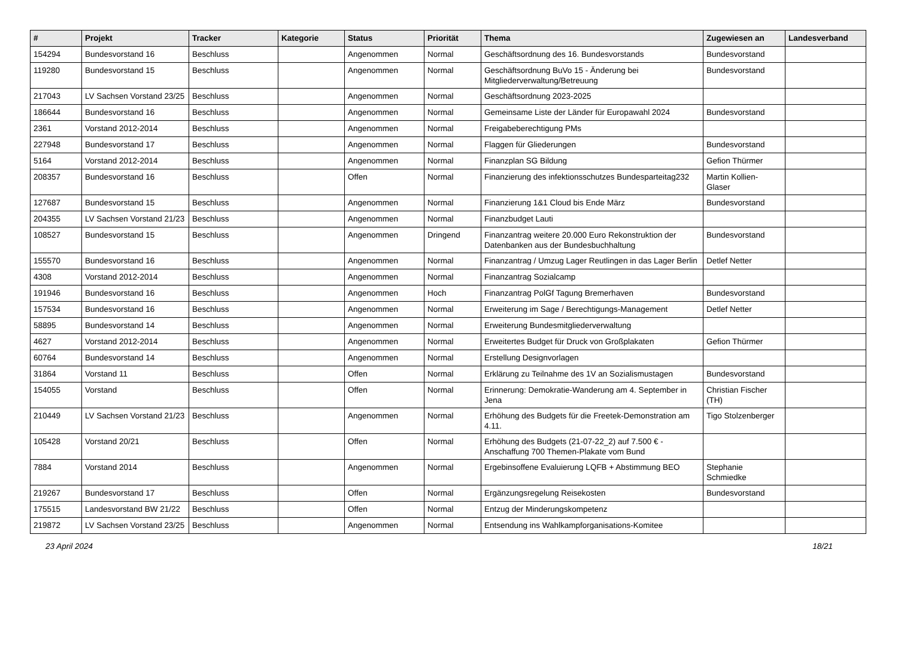| # | Projekt | Tracker | Kategorie | Status | Priorität | Thema | Zugewiesen an | Landesverband |
| --- | --- | --- | --- | --- | --- | --- | --- | --- |
| 154294 | Bundesvorstand 16 | Beschluss | | Angenommen | Normal | Geschäftsordnung des 16. Bundesvorstands | Bundesvorstand | |
| 119280 | Bundesvorstand 15 | Beschluss | | Angenommen | Normal | Geschäftsordnung BuVo 15 - Änderung bei Mitgliederverwaltung/Betreuung | Bundesvorstand | |
| 217043 | LV Sachsen Vorstand 23/25 | Beschluss | | Angenommen | Normal | Geschäftsordnung 2023-2025 | | |
| 186644 | Bundesvorstand 16 | Beschluss | | Angenommen | Normal | Gemeinsame Liste der Länder für Europawahl 2024 | Bundesvorstand | |
| 2361 | Vorstand 2012-2014 | Beschluss | | Angenommen | Normal | Freigabeberechtigung PMs | | |
| 227948 | Bundesvorstand 17 | Beschluss | | Angenommen | Normal | Flaggen für Gliederungen | Bundesvorstand | |
| 5164 | Vorstand 2012-2014 | Beschluss | | Angenommen | Normal | Finanzplan SG Bildung | Gefion Thürmer | |
| 208357 | Bundesvorstand 16 | Beschluss | | Offen | Normal | Finanzierung des infektionsschutzes Bundesparteitag232 | Martin Kollien-Glaser | |
| 127687 | Bundesvorstand 15 | Beschluss | | Angenommen | Normal | Finanzierung 1&1 Cloud bis Ende März | Bundesvorstand | |
| 204355 | LV Sachsen Vorstand 21/23 | Beschluss | | Angenommen | Normal | Finanzbudget Lauti | | |
| 108527 | Bundesvorstand 15 | Beschluss | | Angenommen | Dringend | Finanzantrag weitere 20.000 Euro Rekonstruktion der Datenbanken aus der Bundesbuchhaltung | Bundesvorstand | |
| 155570 | Bundesvorstand 16 | Beschluss | | Angenommen | Normal | Finanzantrag / Umzug Lager Reutlingen in das Lager Berlin | Detlef Netter | |
| 4308 | Vorstand 2012-2014 | Beschluss | | Angenommen | Normal | Finanzantrag Sozialcamp | | |
| 191946 | Bundesvorstand 16 | Beschluss | | Angenommen | Hoch | Finanzantrag PolGf Tagung Bremerhaven | Bundesvorstand | |
| 157534 | Bundesvorstand 16 | Beschluss | | Angenommen | Normal | Erweiterung im Sage / Berechtigungs-Management | Detlef Netter | |
| 58895 | Bundesvorstand 14 | Beschluss | | Angenommen | Normal | Erweiterung Bundesmitgliederverwaltung | | |
| 4627 | Vorstand 2012-2014 | Beschluss | | Angenommen | Normal | Erweitertes Budget für Druck von Großplakaten | Gefion Thürmer | |
| 60764 | Bundesvorstand 14 | Beschluss | | Angenommen | Normal | Erstellung Designvorlagen | | |
| 31864 | Vorstand 11 | Beschluss | | Offen | Normal | Erklärung zu Teilnahme des 1V an Sozialismustagen | Bundesvorstand | |
| 154055 | Vorstand | Beschluss | | Offen | Normal | Erinnerung: Demokratie-Wanderung am 4. September in Jena | Christian Fischer (TH) | |
| 210449 | LV Sachsen Vorstand 21/23 | Beschluss | | Angenommen | Normal | Erhöhung des Budgets für die Freetek-Demonstration am 4.11. | Tigo Stolzenberger | |
| 105428 | Vorstand 20/21 | Beschluss | | Offen | Normal | Erhöhung des Budgets (21-07-22_2) auf 7.500 € - Anschaffung 700 Themen-Plakate vom Bund | | |
| 7884 | Vorstand 2014 | Beschluss | | Angenommen | Normal | Ergebinsoffene Evaluierung LQFB + Abstimmung BEO | Stephanie Schmiedke | |
| 219267 | Bundesvorstand 17 | Beschluss | | Offen | Normal | Ergänzungsregelung Reisekosten | Bundesvorstand | |
| 175515 | Landesvorstand BW 21/22 | Beschluss | | Offen | Normal | Entzug der Minderungskompetenz | | |
| 219872 | LV Sachsen Vorstand 23/25 | Beschluss | | Angenommen | Normal | Entsendung ins Wahlkampforganisations-Komitee | | |
23 April 2024 18/21